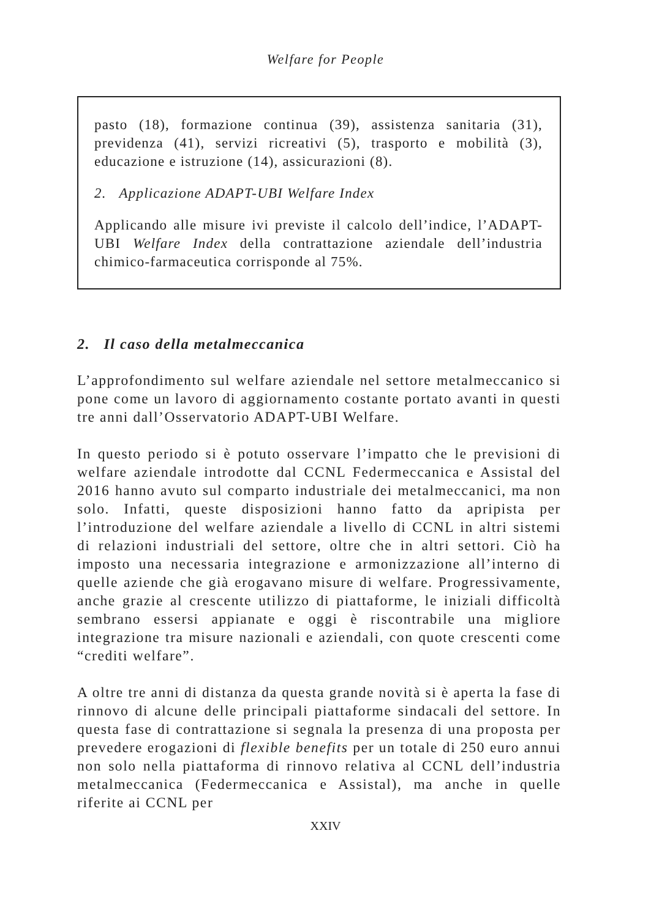Welfare for People
pasto (18), formazione continua (39), assistenza sanitaria (31), previdenza (41), servizi ricreativi (5), trasporto e mobilità (3), educazione e istruzione (14), assicurazioni (8).
2. Applicazione ADAPT-UBI Welfare Index
Applicando alle misure ivi previste il calcolo dell’indice, l’ADAPT-UBI Welfare Index della contrattazione aziendale dell’industria chimico-farmaceutica corrisponde al 75%.
2. Il caso della metalmeccanica
L’approfondimento sul welfare aziendale nel settore metalmeccanico si pone come un lavoro di aggiornamento costante portato avanti in questi tre anni dall’Osservatorio ADAPT-UBI Welfare.
In questo periodo si è potuto osservare l’impatto che le previsioni di welfare aziendale introdotte dal CCNL Federmeccanica e Assistal del 2016 hanno avuto sul comparto industriale dei metalmeccanici, ma non solo. Infatti, queste disposizioni hanno fatto da apripista per l’introduzione del welfare aziendale a livello di CCNL in altri sistemi di relazioni industriali del settore, oltre che in altri settori. Ciò ha imposto una necessaria integrazione e armonizzazione all’interno di quelle aziende che già erogavano misure di welfare. Progressivamente, anche grazie al crescente utilizzo di piattaforme, le iniziali difficoltà sembrano essersi appianate e oggi è riscontrabile una migliore integrazione tra misure nazionali e aziendali, con quote crescenti come “crediti welfare”.
A oltre tre anni di distanza da questa grande novità si è aperta la fase di rinnovo di alcune delle principali piattaforme sindacali del settore. In questa fase di contrattazione si segnala la presenza di una proposta per prevedere erogazioni di flexible benefits per un totale di 250 euro annui non solo nella piattaforma di rinnovo relativa al CCNL dell’industria metalmeccanica (Federmeccanica e Assistal), ma anche in quelle riferite ai CCNL per
XXIV